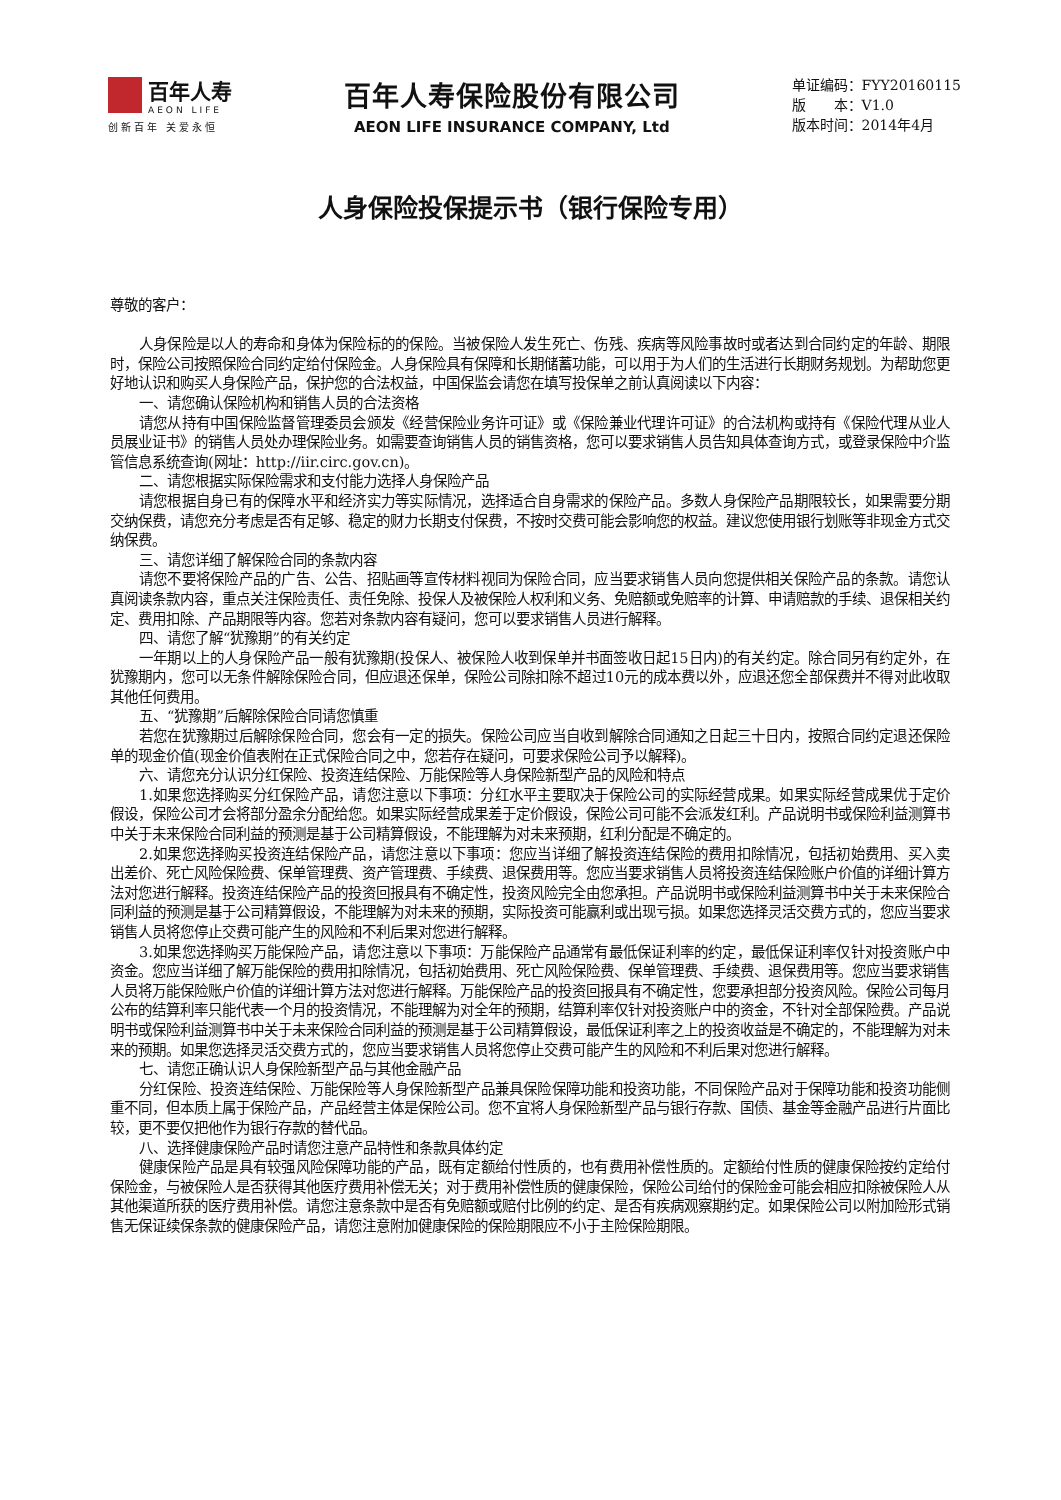百年人寿
AEON LIFE
创新百年 关爱永恒
百年人寿保险股份有限公司
AEON LIFE INSURANCE COMPANY, Ltd
单证编码：FYY20160115
版　　本：V1.0
版本时间：2014年4月
人身保险投保提示书（银行保险专用）
尊敬的客户：
人身保险是以人的寿命和身体为保险标的的保险。当被保险人发生死亡、伤残、疾病等风险事故时或者达到合同约定的年龄、期限时，保险公司按照保险合同约定给付保险金。人身保险具有保障和长期储蓄功能，可以用于为人们的生活进行长期财务规划。为帮助您更好地认识和购买人身保险产品，保护您的合法权益，中国保监会请您在填写投保单之前认真阅读以下内容：
一、请您确认保险机构和销售人员的合法资格
请您从持有中国保险监督管理委员会颁发《经营保险业务许可证》或《保险兼业代理许可证》的合法机构或持有《保险代理从业人员展业证书》的销售人员处办理保险业务。如需要查询销售人员的销售资格，您可以要求销售人员告知具体查询方式，或登录保险中介监管信息系统查询(网址：http://iir.circ.gov.cn)。
二、请您根据实际保险需求和支付能力选择人身保险产品
请您根据自身已有的保障水平和经济实力等实际情况，选择适合自身需求的保险产品。多数人身保险产品期限较长，如果需要分期交纳保费，请您充分考虑是否有足够、稳定的财力长期支付保费，不按时交费可能会影响您的权益。建议您使用银行划账等非现金方式交纳保费。
三、请您详细了解保险合同的条款内容
请您不要将保险产品的广告、公告、招贴画等宣传材料视同为保险合同，应当要求销售人员向您提供相关保险产品的条款。请您认真阅读条款内容，重点关注保险责任、责任免除、投保人及被保险人权利和义务、免赔额或免赔率的计算、申请赔款的手续、退保相关约定、费用扣除、产品期限等内容。您若对条款内容有疑问，您可以要求销售人员进行解释。
四、请您了解“犹豫期”的有关约定
一年期以上的人身保险产品一般有犹豫期(投保人、被保险人收到保单并书面签收日起15日内)的有关约定。除合同另有约定外，在犹豫期内，您可以无条件解除保险合同，但应退还保单，保险公司除扣除不超过10元的成本费以外，应退还您全部保费并不得对此收取其他任何费用。
五、“犹豫期”后解除保险合同请您慎重
若您在犹豫期过后解除保险合同，您会有一定的损失。保险公司应当自收到解除合同通知之日起三十日内，按照合同约定退还保险单的现金价值(现金价值表附在正式保险合同之中，您若存在疑问，可要求保险公司予以解释)。
六、请您充分认识分红保险、投资连结保险、万能保险等人身保险新型产品的风险和特点
1.如果您选择购买分红保险产品，请您注意以下事项：分红水平主要取决于保险公司的实际经营成果。如果实际经营成果优于定价假设，保险公司才会将部分盈余分配给您。如果实际经营成果差于定价假设，保险公司可能不会派发红利。产品说明书或保险利益测算书中关于未来保险合同利益的预测是基于公司精算假设，不能理解为对未来预期，红利分配是不确定的。
2.如果您选择购买投资连结保险产品，请您注意以下事项：您应当详细了解投资连结保险的费用扣除情况，包括初始费用、买入卖出差价、死亡风险保险费、保单管理费、资产管理费、手续费、退保费用等。您应当要求销售人员将投资连结保险账户价值的详细计算方法对您进行解释。投资连结保险产品的投资回报具有不确定性，投资风险完全由您承担。产品说明书或保险利益测算书中关于未来保险合同利益的预测是基于公司精算假设，不能理解为对未来的预期，实际投资可能赢利或出现亏损。如果您选择灵活交费方式的，您应当要求销售人员将您停止交费可能产生的风险和不利后果对您进行解释。
3.如果您选择购买万能保险产品，请您注意以下事项：万能保险产品通常有最低保证利率的约定，最低保证利率仅针对投资账户中资金。您应当详细了解万能保险的费用扣除情况，包括初始费用、死亡风险保险费、保单管理费、手续费、退保费用等。您应当要求销售人员将万能保险账户价值的详细计算方法对您进行解释。万能保险产品的投资回报具有不确定性，您要承担部分投资风险。保险公司每月公布的结算利率只能代表一个月的投资情况，不能理解为对全年的预期，结算利率仅针对投资账户中的资金，不针对全部保险费。产品说明书或保险利益测算书中关于未来保险合同利益的预测是基于公司精算假设，最低保证利率之上的投资收益是不确定的，不能理解为对未来的预期。如果您选择灵活交费方式的，您应当要求销售人员将您停止交费可能产生的风险和不利后果对您进行解释。
七、请您正确认识人身保险新型产品与其他金融产品
分红保险、投资连结保险、万能保险等人身保险新型产品兼具保险保障功能和投资功能，不同保险产品对于保障功能和投资功能侧重不同，但本质上属于保险产品，产品经营主体是保险公司。您不宜将人身保险新型产品与银行存款、国债、基金等金融产品进行片面比较，更不要仅把他作为银行存款的替代品。
八、选择健康保险产品时请您注意产品特性和条款具体约定
健康保险产品是具有较强风险保障功能的产品，既有定额给付性质的，也有费用补偿性质的。定额给付性质的健康保险按约定给付保险金，与被保险人是否获得其他医疗费用补偿无关；对于费用补偿性质的健康保险，保险公司给付的保险金可能会相应扣除被保险人从其他渠道所获的医疗费用补偿。请您注意条款中是否有免赔额或赔付比例的约定、是否有疾病观察期约定。如果保险公司以附加险形式销售无保证续保条款的健康保险产品，请您注意附加健康保险的保险期限应不小于主险保险期限。